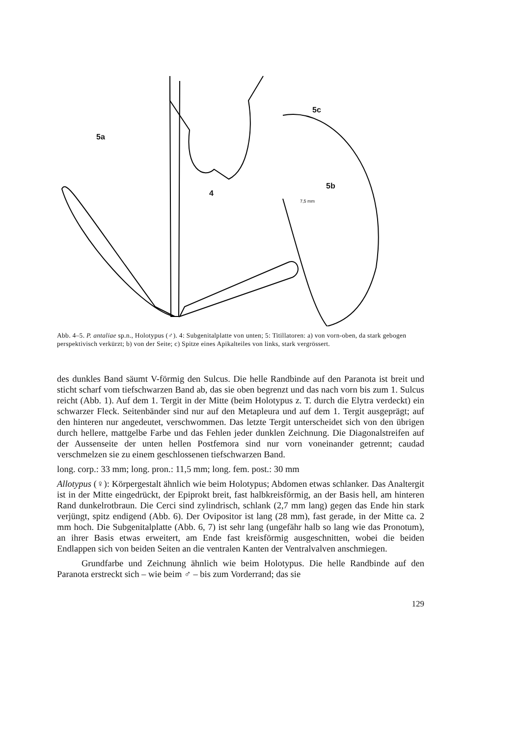5a
4
5c
5b
7,5 mm
Abb. 4–5. P. antaliae sp.n., Holotypus (♂). 4: Subgenitalplatte von unten; 5: Titillatoren: a) von vorn-oben, da stark gebogen perspektivisch verkürzt; b) von der Seite; c) Spitze eines Apikalteiles von links, stark vergrössert.
des dunkles Band säumt V-förmig den Sulcus. Die helle Randbinde auf den Paranota ist breit und sticht scharf vom tiefschwarzen Band ab, das sie oben begrenzt und das nach vorn bis zum 1. Sulcus reicht (Abb. 1). Auf dem 1. Tergit in der Mitte (beim Holotypus z. T. durch die Elytra verdeckt) ein schwarzer Fleck. Seitenbänder sind nur auf den Metapleura und auf dem 1. Tergit ausgeprägt; auf den hinteren nur angedeutet, verschwommen. Das letzte Tergit unterscheidet sich von den übrigen durch hellere, mattgelbe Farbe und das Fehlen jeder dunklen Zeichnung. Die Diagonalstreifen auf der Aussenseite der unten hellen Postfemora sind nur vorn voneinander getrennt; caudad verschmelzen sie zu einem geschlossenen tiefschwarzen Band.
long. corp.: 33 mm; long. pron.: 11,5 mm; long. fem. post.: 30 mm
Allotypus (♀): Körpergestalt ähnlich wie beim Holotypus; Abdomen etwas schlanker. Das Analtergit ist in der Mitte eingedrückt, der Epiprokt breit, fast halbkreisförmig, an der Basis hell, am hinteren Rand dunkelrotbraun. Die Cerci sind zylindrisch, schlank (2,7 mm lang) gegen das Ende hin stark verjüngt, spitz endigend (Abb. 6). Der Ovipositor ist lang (28 mm), fast gerade, in der Mitte ca. 2 mm hoch. Die Subgenitalplatte (Abb. 6, 7) ist sehr lang (ungefähr halb so lang wie das Pronotum), an ihrer Basis etwas erweitert, am Ende fast kreisförmig ausgeschnitten, wobei die beiden Endlappen sich von beiden Seiten an die ventralen Kanten der Ventralvalven anschmiegen.
Grundfarbe und Zeichnung ähnlich wie beim Holotypus. Die helle Randbinde auf den Paranota erstreckt sich – wie beim ♂ – bis zum Vorderrand; das sie
129